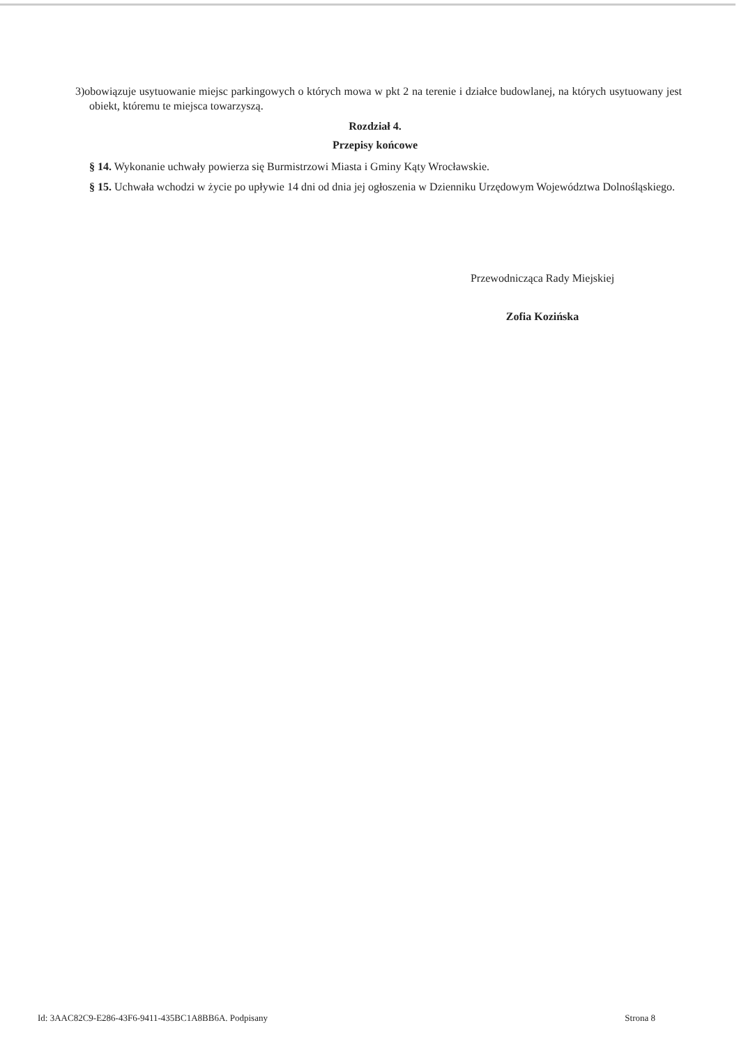3)obowiązuje usytuowanie miejsc parkingowych o których mowa w pkt 2 na terenie i działce budowlanej, na których usytuowany jest obiekt, któremu te miejsca towarzyszą.
Rozdział 4.
Przepisy końcowe
§ 14. Wykonanie uchwały powierza się Burmistrzowi Miasta i Gminy Kąty Wrocławskie.
§ 15. Uchwała wchodzi w życie po upływie 14 dni od dnia jej ogłoszenia w Dzienniku Urzędowym Województwa Dolnośląskiego.
Przewodnicząca Rady Miejskiej
Zofia Kozińska
Id: 3AAC82C9-E286-43F6-9411-435BC1A8BB6A. Podpisany Strona 8